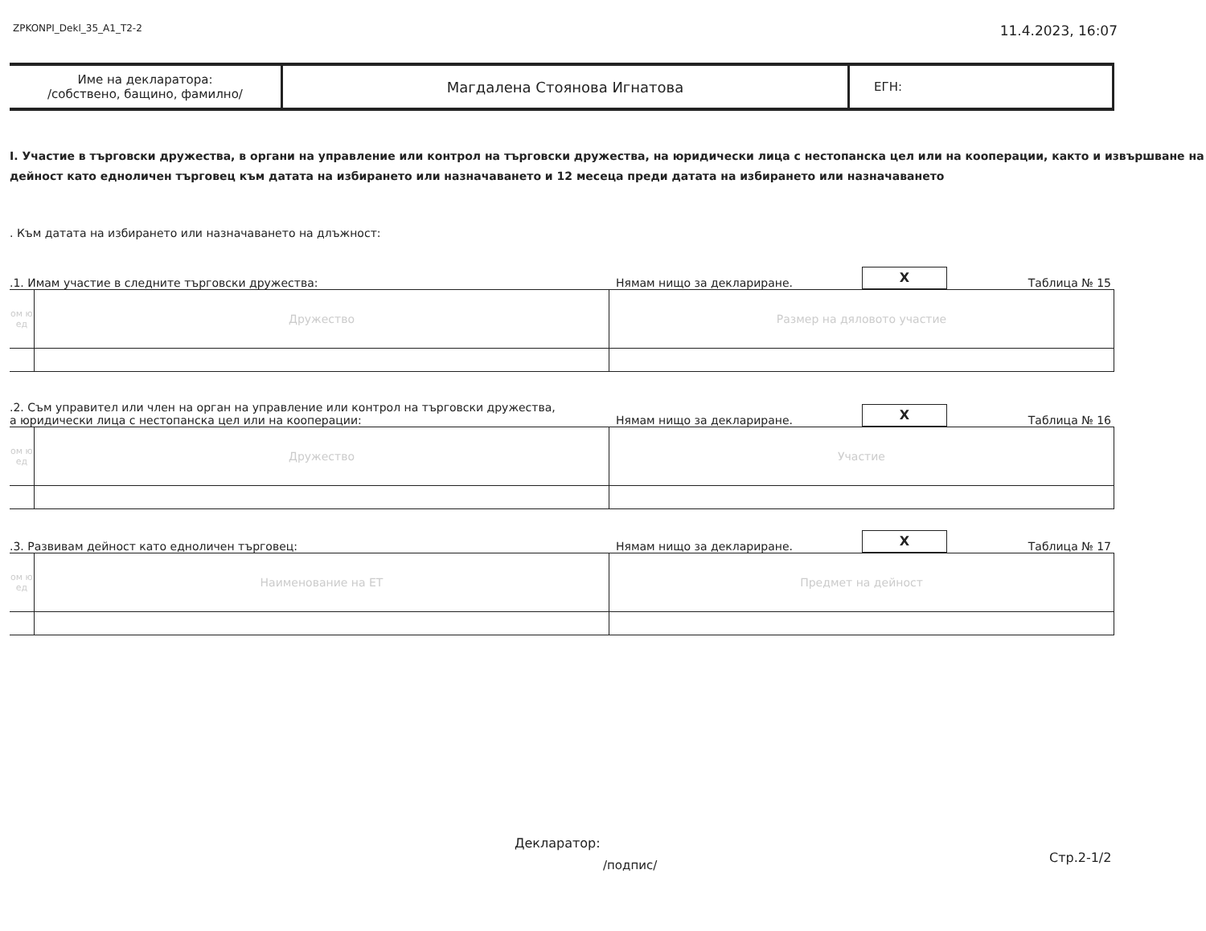ZPKONPI_Dekl_35_A1_T2-2 11.4.2023, 16:07
| Име на декларатора: /собствено, бащино, фамилно/ | Магдалена Стоянова Игнатова | ЕГН: |
I. Участие в търговски дружества, в органи на управление или контрол на търговски дружества, на юридически лица с нестопанска цел или на кооперации, както и извършване на дейност като едноличен търговец към датата на избирането или назначаването и 12 месеца преди датата на избирането или назначаването
. Към датата на избирането или назначаването на длъжност:
.1. Имам участие в следните търговски дружества: Нямам нищо за деклариране. X Таблица № 15
| ом ю ед | Дружество | Размер на дяловото участие |
.2. Съм управител или член на орган на управление или контрол на търговски дружества,
а юридически лица с нестопанска цел или на кооперации: Нямам нищо за деклариране. X Таблица № 16
| ом ю ед | Дружество | Участие |
.3. Развивам дейност като едноличен търговец: Нямам нищо за деклариране. X Таблица № 17
| ом ю ед | Наименование на ЕТ | Предмет на дейност |
Декларатор:
/подпис/ Стр.2-1/2